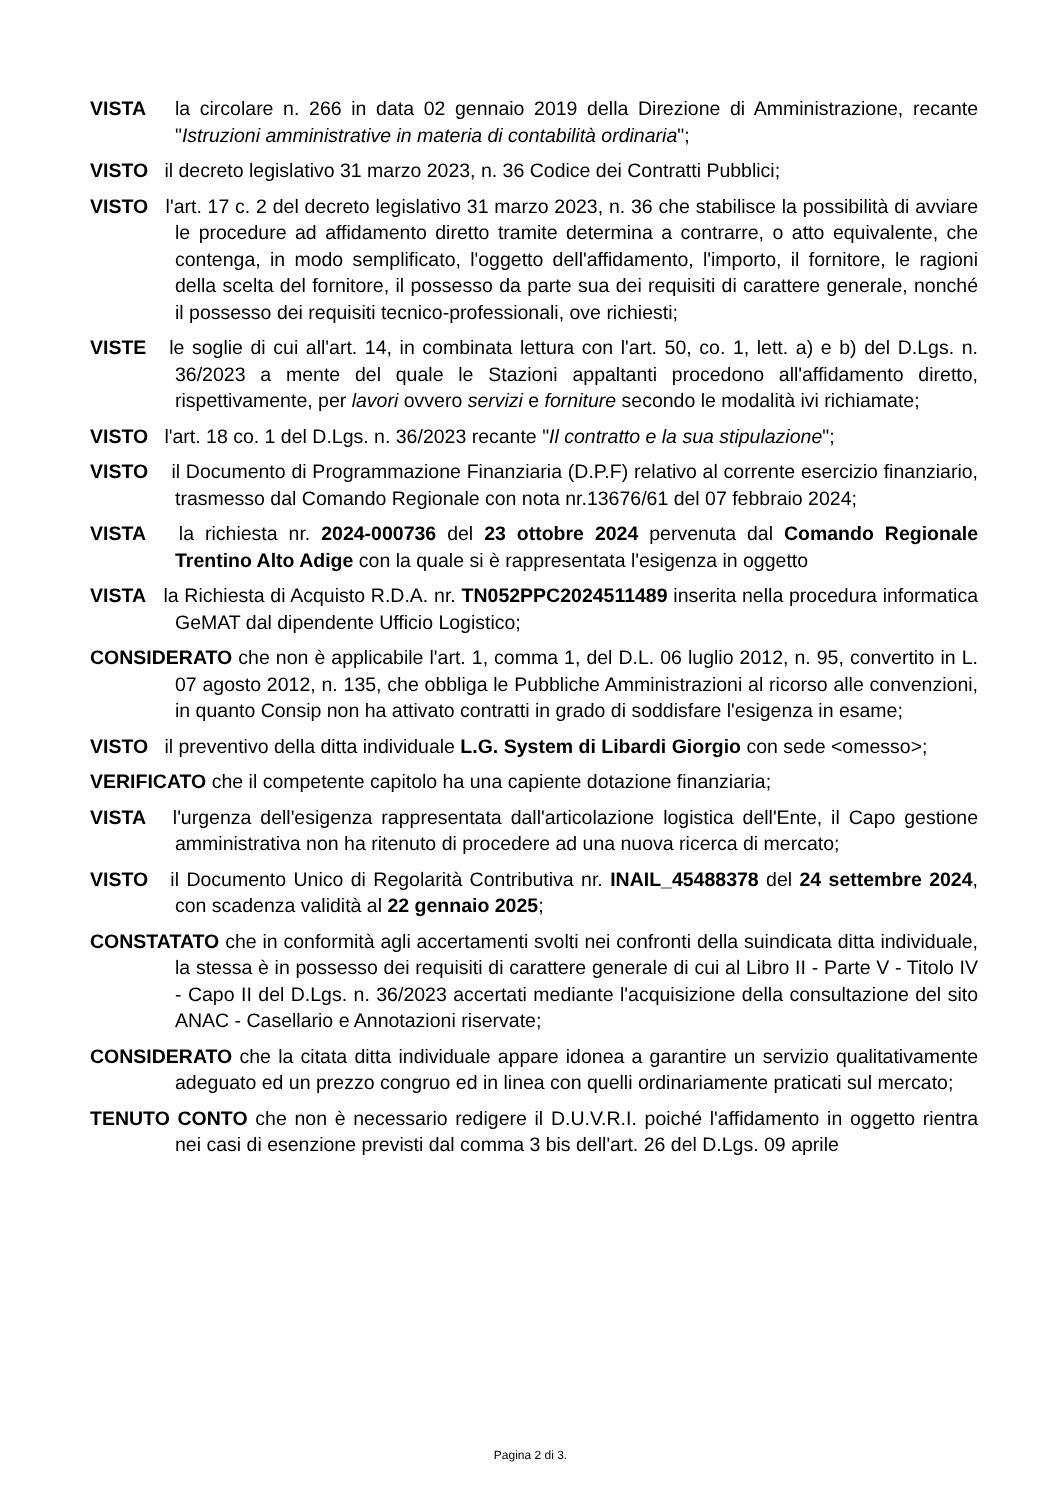VISTA la circolare n. 266 in data 02 gennaio 2019 della Direzione di Amministrazione, recante "Istruzioni amministrative in materia di contabilità ordinaria";
VISTO il decreto legislativo 31 marzo 2023, n. 36 Codice dei Contratti Pubblici;
VISTO l'art. 17 c. 2 del decreto legislativo 31 marzo 2023, n. 36 che stabilisce la possibilità di avviare le procedure ad affidamento diretto tramite determina a contrarre, o atto equivalente, che contenga, in modo semplificato, l'oggetto dell'affidamento, l'importo, il fornitore, le ragioni della scelta del fornitore, il possesso da parte sua dei requisiti di carattere generale, nonché il possesso dei requisiti tecnico-professionali, ove richiesti;
VISTE le soglie di cui all'art. 14, in combinata lettura con l'art. 50, co. 1, lett. a) e b) del D.Lgs. n. 36/2023 a mente del quale le Stazioni appaltanti procedono all'affidamento diretto, rispettivamente, per lavori ovvero servizi e forniture secondo le modalità ivi richiamate;
VISTO l'art. 18 co. 1 del D.Lgs. n. 36/2023 recante "Il contratto e la sua stipulazione";
VISTO il Documento di Programmazione Finanziaria (D.P.F) relativo al corrente esercizio finanziario, trasmesso dal Comando Regionale con nota nr.13676/61 del 07 febbraio 2024;
VISTA la richiesta nr. 2024-000736 del 23 ottobre 2024 pervenuta dal Comando Regionale Trentino Alto Adige con la quale si è rappresentata l'esigenza in oggetto
VISTA la Richiesta di Acquisto R.D.A. nr. TN052PPC2024511489 inserita nella procedura informatica GeMAT dal dipendente Ufficio Logistico;
CONSIDERATO che non è applicabile l'art. 1, comma 1, del D.L. 06 luglio 2012, n. 95, convertito in L. 07 agosto 2012, n. 135, che obbliga le Pubbliche Amministrazioni al ricorso alle convenzioni, in quanto Consip non ha attivato contratti in grado di soddisfare l'esigenza in esame;
VISTO il preventivo della ditta individuale L.G. System di Libardi Giorgio con sede <omesso>;
VERIFICATO che il competente capitolo ha una capiente dotazione finanziaria;
VISTA l'urgenza dell'esigenza rappresentata dall'articolazione logistica dell'Ente, il Capo gestione amministrativa non ha ritenuto di procedere ad una nuova ricerca di mercato;
VISTO il Documento Unico di Regolarità Contributiva nr. INAIL_45488378 del 24 settembre 2024, con scadenza validità al 22 gennaio 2025;
CONSTATATO che in conformità agli accertamenti svolti nei confronti della suindicata ditta individuale, la stessa è in possesso dei requisiti di carattere generale di cui al Libro II - Parte V - Titolo IV - Capo II del D.Lgs. n. 36/2023 accertati mediante l'acquisizione della consultazione del sito ANAC - Casellario e Annotazioni riservate;
CONSIDERATO che la citata ditta individuale appare idonea a garantire un servizio qualitativamente adeguato ed un prezzo congruo ed in linea con quelli ordinariamente praticati sul mercato;
TENUTO CONTO che non è necessario redigere il D.U.V.R.I. poiché l'affidamento in oggetto rientra nei casi di esenzione previsti dal comma 3 bis dell'art. 26 del D.Lgs. 09 aprile
Pagina 2 di 3.